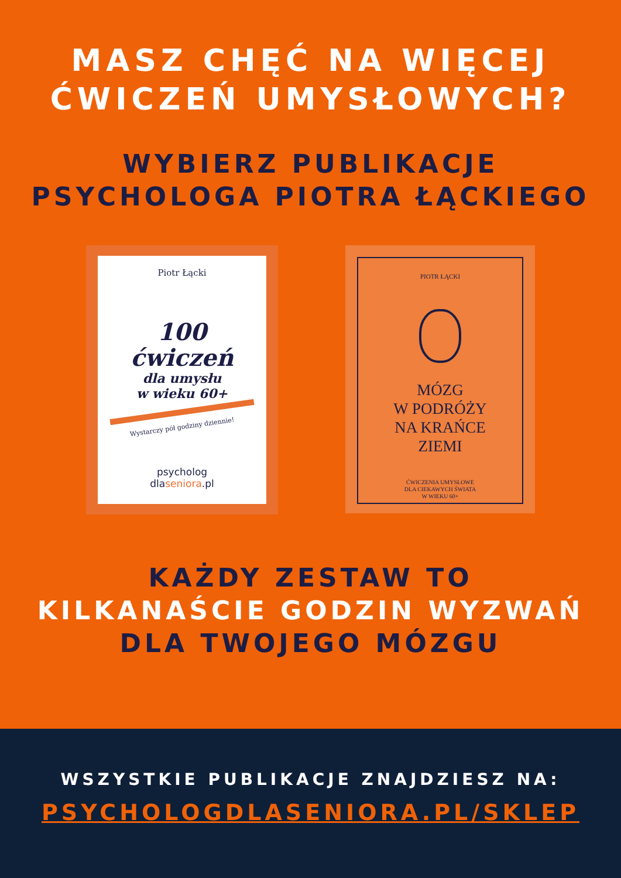MASZ CHĘĆ NA WIĘCEJ
ĆWICZEŃ UMYSŁOWYCH?
WYBIERZ PUBLIKACJE
PSYCHOLOGA PIOTRA ŁĄCKIEGO
Piotr Łącki
100
ćwiczeń
dla umysłu
w wieku 60+
Wystarczy pół godziny dziennie!
psycholog
dlaseniora.pl
PIOTR ŁĄCKI
MÓZG
W PODRÓŻY
NA KRAŃCE
ZIEMI
ĆWICZENIA UMYSŁOWE
DLA CIEKAWYCH ŚWIATA
W WIEKU 60+
KAŻDY ZESTAW TO
KILKANAŚCIE GODZIN WYZWAŃ
DLA TWOJEGO MÓZGU
WSZYSTKIE PUBLIKACJE ZNAJDZIESZ NA:
PSYCHOLOGDLASENIORA.PL/SKLEP